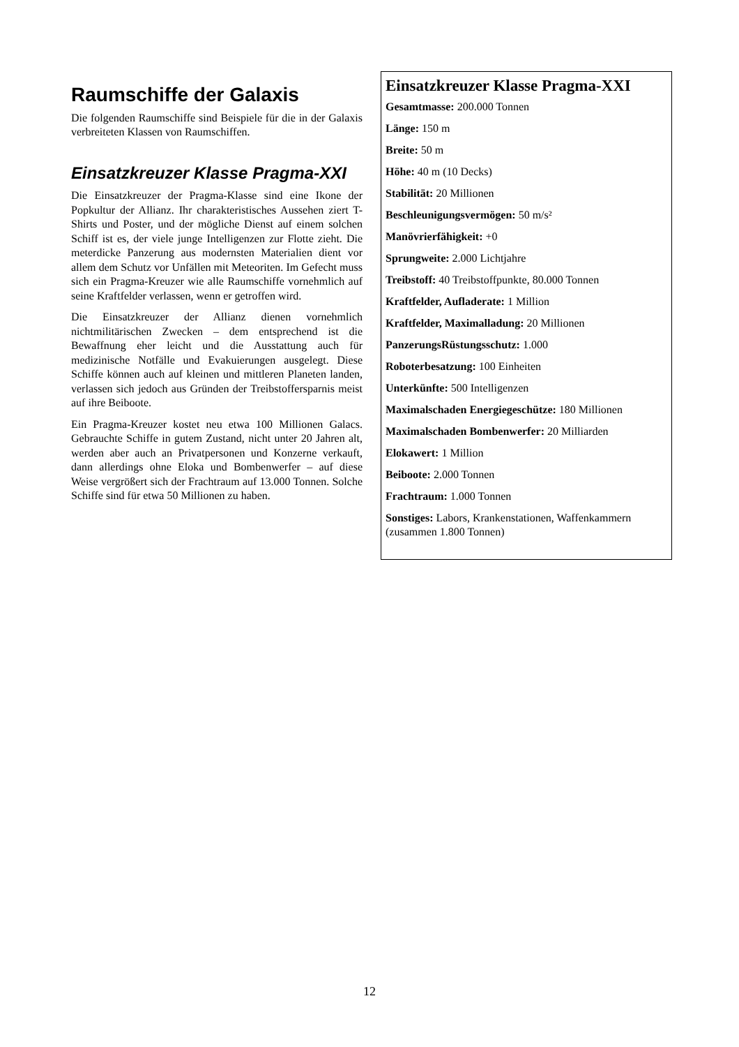Raumschiffe der Galaxis
Die folgenden Raumschiffe sind Beispiele für die in der Galaxis verbreiteten Klassen von Raumschiffen.
Einsatzkreuzer Klasse Pragma-XXI
Die Einsatzkreuzer der Pragma-Klasse sind eine Ikone der Popkultur der Allianz. Ihr charakteristisches Aussehen ziert T-Shirts und Poster, und der mögliche Dienst auf einem solchen Schiff ist es, der viele junge Intelligenzen zur Flotte zieht. Die meterdicke Panzerung aus modernsten Materialien dient vor allem dem Schutz vor Unfällen mit Meteoriten. Im Gefecht muss sich ein Pragma-Kreuzer wie alle Raumschiffe vornehmlich auf seine Kraftfelder verlassen, wenn er getroffen wird.
Die Einsatzkreuzer der Allianz dienen vornehmlich nichtmilitärischen Zwecken – dem entsprechend ist die Bewaffnung eher leicht und die Ausstattung auch für medizinische Notfälle und Evakuierungen ausgelegt. Diese Schiffe können auch auf kleinen und mittleren Planeten landen, verlassen sich jedoch aus Gründen der Treibstoffersparnis meist auf ihre Beiboote.
Ein Pragma-Kreuzer kostet neu etwa 100 Millionen Galacs. Gebrauchte Schiffe in gutem Zustand, nicht unter 20 Jahren alt, werden aber auch an Privatpersonen und Konzerne verkauft, dann allerdings ohne Eloka und Bombenwerfer – auf diese Weise vergrößert sich der Frachtraum auf 13.000 Tonnen. Solche Schiffe sind für etwa 50 Millionen zu haben.
Einsatzkreuzer Klasse Pragma-XXI
Gesamtmasse: 200.000 Tonnen
Länge: 150 m
Breite: 50 m
Höhe: 40 m (10 Decks)
Stabilität: 20 Millionen
Beschleunigungsvermögen: 50 m/s²
Manövrierfähigkeit: +0
Sprungweite: 2.000 Lichtjahre
Treibstoff: 40 Treibstoffpunkte, 80.000 Tonnen
Kraftfelder, Aufladerate: 1 Million
Kraftfelder, Maximalladung: 20 Millionen
PanzerungsRüstungsschutz: 1.000
Roboterbesatzung: 100 Einheiten
Unterkünfte: 500 Intelligenzen
Maximalschaden Energiegeschütze: 180 Millionen
Maximalschaden Bombenwerfer: 20 Milliarden
Elokawert: 1 Million
Beiboote: 2.000 Tonnen
Frachtraum: 1.000 Tonnen
Sonstiges: Labors, Krankenstationen, Waffenkammern (zusammen 1.800 Tonnen)
12